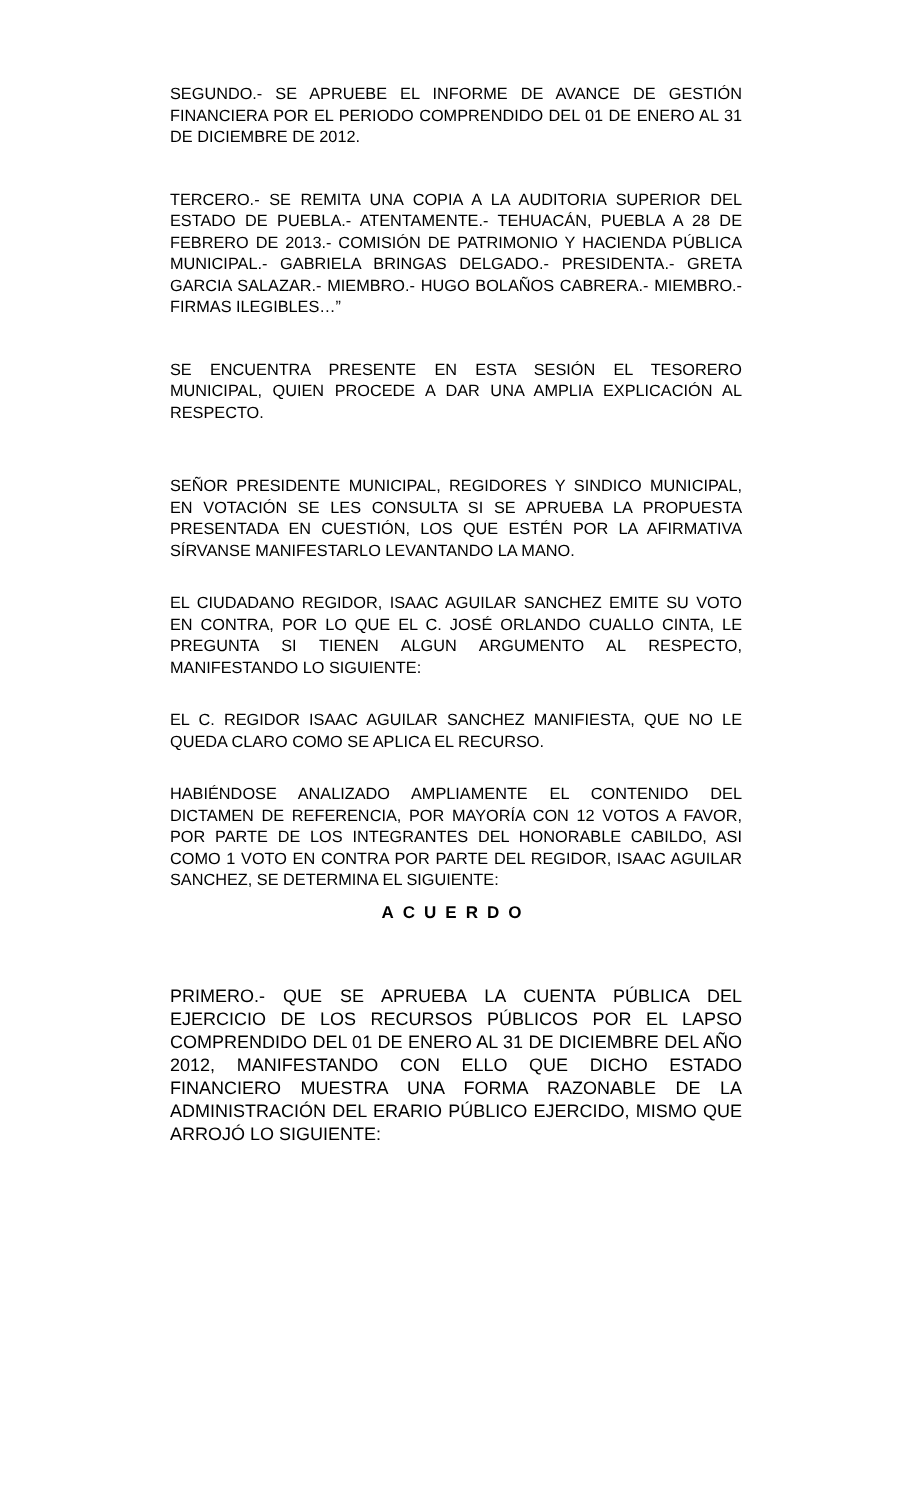SEGUNDO.- SE APRUEBE EL INFORME DE AVANCE DE GESTIÓN FINANCIERA POR EL PERIODO COMPRENDIDO DEL 01 DE ENERO AL 31 DE DICIEMBRE DE 2012.
TERCERO.- SE REMITA UNA COPIA A LA AUDITORIA SUPERIOR DEL ESTADO DE PUEBLA.- ATENTAMENTE.- TEHUACÁN, PUEBLA A 28 DE FEBRERO DE 2013.- COMISIÓN DE PATRIMONIO Y HACIENDA PÚBLICA MUNICIPAL.- GABRIELA BRINGAS DELGADO.- PRESIDENTA.- GRETA GARCIA SALAZAR.- MIEMBRO.- HUGO BOLAÑOS CABRERA.- MIEMBRO.- FIRMAS ILEGIBLES…”
SE ENCUENTRA PRESENTE EN ESTA SESIÓN EL TESORERO MUNICIPAL, QUIEN PROCEDE A DAR UNA AMPLIA EXPLICACIÓN AL RESPECTO.
SEÑOR PRESIDENTE MUNICIPAL, REGIDORES Y SINDICO MUNICIPAL, EN VOTACIÓN SE LES CONSULTA SI SE APRUEBA LA PROPUESTA PRESENTADA EN CUESTIÓN, LOS QUE ESTÉN POR LA AFIRMATIVA SÍRVANSE MANIFESTARLO LEVANTANDO LA MANO.
EL CIUDADANO REGIDOR, ISAAC AGUILAR SANCHEZ EMITE SU VOTO EN CONTRA, POR LO QUE EL C. JOSÉ ORLANDO CUALLO CINTA, LE PREGUNTA SI TIENEN ALGUN ARGUMENTO AL RESPECTO, MANIFESTANDO LO SIGUIENTE:
EL C. REGIDOR ISAAC AGUILAR SANCHEZ MANIFIESTA, QUE NO LE QUEDA CLARO COMO SE APLICA EL RECURSO.
HABIÉNDOSE ANALIZADO AMPLIAMENTE EL CONTENIDO DEL DICTAMEN DE REFERENCIA, POR MAYORÍA CON 12 VOTOS A FAVOR, POR PARTE DE LOS INTEGRANTES DEL HONORABLE CABILDO, ASI COMO 1 VOTO EN CONTRA POR PARTE DEL REGIDOR, ISAAC AGUILAR SANCHEZ, SE DETERMINA EL SIGUIENTE:
ACUERDO
PRIMERO.- QUE SE APRUEBA LA CUENTA PÚBLICA DEL EJERCICIO DE LOS RECURSOS PÚBLICOS POR EL LAPSO COMPRENDIDO DEL 01 DE ENERO AL 31 DE DICIEMBRE DEL AÑO 2012, MANIFESTANDO CON ELLO QUE DICHO ESTADO FINANCIERO MUESTRA UNA FORMA RAZONABLE DE LA ADMINISTRACIÓN DEL ERARIO PÚBLICO EJERCIDO, MISMO QUE ARROJÓ LO SIGUIENTE: